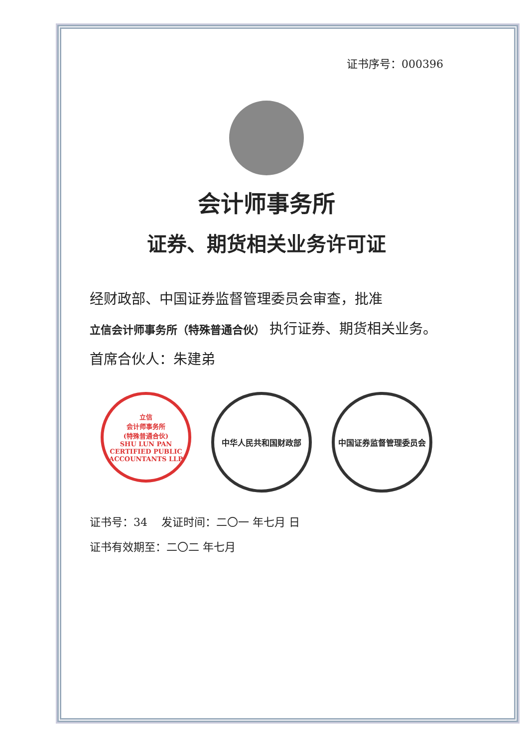证书序号：000396
会计师事务所
证券、期货相关业务许可证
经财政部、中国证券监督管理委员会审查，批准
立信会计师事务所（特殊普通合伙） 执行证券、期货相关业务。
首席合伙人：朱建弟
立信
会计师事务所
(特殊普通合伙)
SHU LUN PAN CERTIFIED PUBLIC ACCOUNTANTS LLP
中华人民共和国财政部 中国证券监督管理委员会
证书号：34 发证时间：二〇一 年七月 日
证书有效期至：二〇二 年七月